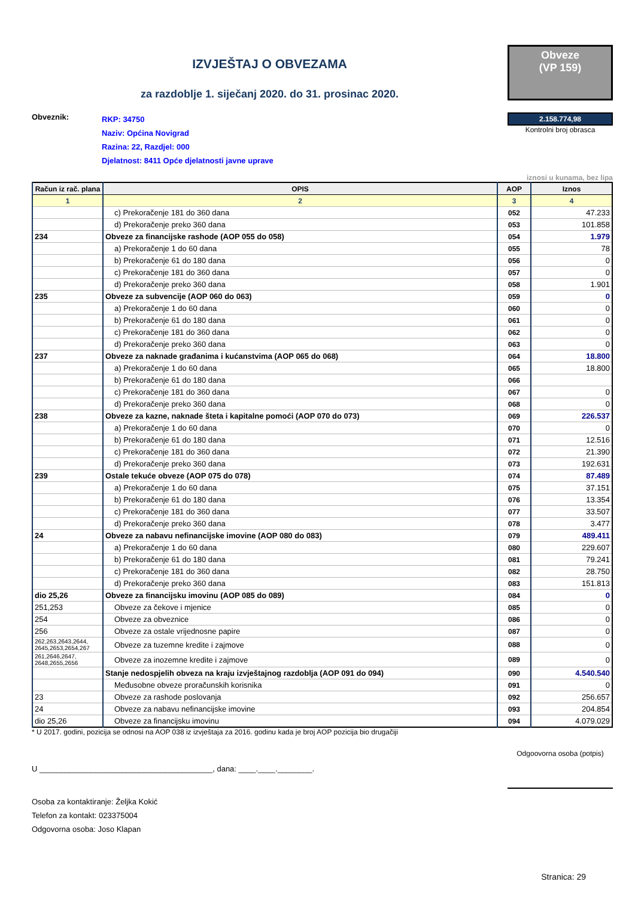IZVJEŠTAJ O OBVEZAMA
za razdoblje 1. siječanj 2020. do 31. prosinac 2020.
Obveze
(VP 159)
Obveznik:
RKP: 34750
Naziv: Općina Novigrad
Razina: 22, Razdjel: 000
Djelatnost: 8411 Opće djelatnosti javne uprave
2.158.774,98
Kontrolni broj obrasca
iznosi u kunama, bez lipa
| Račun iz rač. plana | OPIS | AOP | Iznos |
| --- | --- | --- | --- |
| 1 | 2 | 3 | 4 |
| | c) Prekoračenje 181 do 360 dana | 052 | 47.233 |
| | d) Prekoračenje preko 360 dana | 053 | 101.858 |
| 234 | Obveze za financijske rashode (AOP 055 do 058) | 054 | 1.979 |
| | a) Prekoračenje 1 do 60 dana | 055 | 78 |
| | b) Prekoračenje 61 do 180 dana | 056 | 0 |
| | c) Prekoračenje 181 do 360 dana | 057 | 0 |
| | d) Prekoračenje preko 360 dana | 058 | 1.901 |
| 235 | Obveze za subvencije (AOP 060 do 063) | 059 | 0 |
| | a) Prekoračenje 1 do 60 dana | 060 | 0 |
| | b) Prekoračenje 61 do 180 dana | 061 | 0 |
| | c) Prekoračenje 181 do 360 dana | 062 | 0 |
| | d) Prekoračenje preko 360 dana | 063 | 0 |
| 237 | Obveze za naknade građanima i kućanstvima (AOP 065 do 068) | 064 | 18.800 |
| | a) Prekoračenje 1 do 60 dana | 065 | 18.800 |
| | b) Prekoračenje 61 do 180 dana | 066 | |
| | c) Prekoračenje 181 do 360 dana | 067 | 0 |
| | d) Prekoračenje preko 360 dana | 068 | 0 |
| 238 | Obveze za kazne, naknade šteta i kapitalne pomoći (AOP 070 do 073) | 069 | 226.537 |
| | a) Prekoračenje 1 do 60 dana | 070 | 0 |
| | b) Prekoračenje 61 do 180 dana | 071 | 12.516 |
| | c) Prekoračenje 181 do 360 dana | 072 | 21.390 |
| | d) Prekoračenje preko 360 dana | 073 | 192.631 |
| 239 | Ostale tekuće obveze (AOP 075 do 078) | 074 | 87.489 |
| | a) Prekoračenje 1 do 60 dana | 075 | 37.151 |
| | b) Prekoračenje 61 do 180 dana | 076 | 13.354 |
| | c) Prekoračenje 181 do 360 dana | 077 | 33.507 |
| | d) Prekoračenje preko 360 dana | 078 | 3.477 |
| 24 | Obveze za nabavu nefinancijske imovine (AOP 080 do 083) | 079 | 489.411 |
| | a) Prekoračenje 1 do 60 dana | 080 | 229.607 |
| | b) Prekoračenje 61 do 180 dana | 081 | 79.241 |
| | c) Prekoračenje 181 do 360 dana | 082 | 28.750 |
| | d) Prekoračenje preko 360 dana | 083 | 151.813 |
| dio 25,26 | Obveze za financijsku imovinu (AOP 085 do 089) | 084 | 0 |
| 251,253 | Obveze za čekove i mjenice | 085 | 0 |
| 254 | Obveze za obveznice | 086 | 0 |
| 256 | Obveze za ostale vrijednosne papire | 087 | 0 |
| 262,263,2643,2644, 2645,2653,2654,267 | Obveze za tuzemne kredite i zajmove | 088 | 0 |
| 261,2646,2647, 2648,2655,2656 | Obveze za inozemne kredite i zajmove | 089 | 0 |
| | Stanje nedospjelih obveza na kraju izvještajnog razdoblja (AOP 091 do 094) | 090 | 4.540.540 |
| | Međusobne obveze proračunskih korisnika | 091 | 0 |
| 23 | Obveze za rashode poslovanja | 092 | 256.657 |
| 24 | Obveze za nabavu nefinancijske imovine | 093 | 204.854 |
| dio 25,26 | Obveze za financijsku imovinu | 094 | 4.079.029 |
* U 2017. godini, pozicija se odnosi na AOP 038 iz izvještaja za 2016. godinu kada je broj AOP pozicija bio drugačiji
U ________________________________________, dana: ____.____.________.
Odgoovorna osoba (potpis)
Osoba za kontaktiranje: Željka Kokić
Telefon za kontakt: 023375004
Odgovorna osoba: Joso Klapan
Stranica: 29